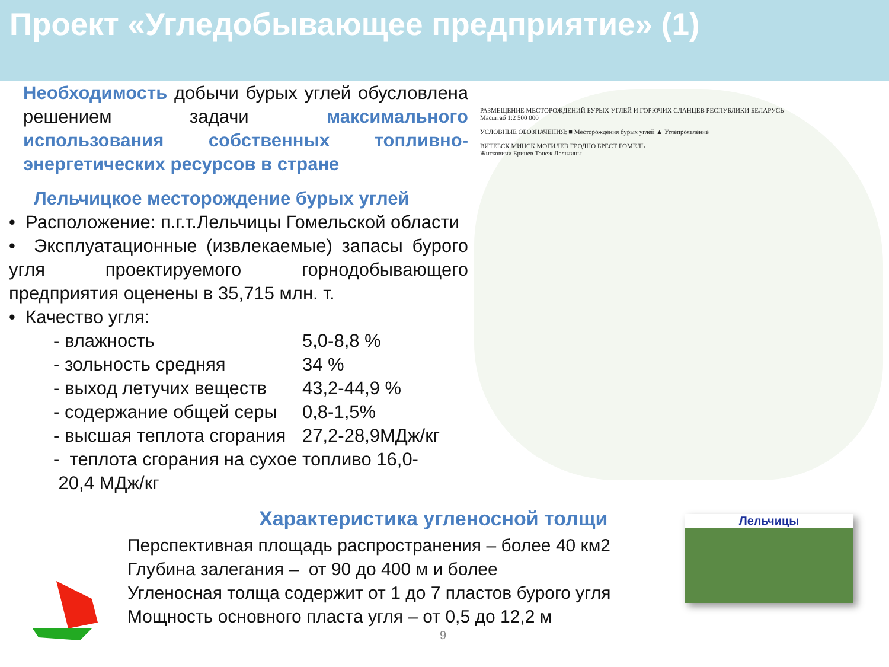Проект «Угледобывающее предприятие» (1)
Необходимость добычи бурых углей обусловлена решением задачи максимального использования собственных топливно-энергетических ресурсов в стране
Лельчицкое месторождение бурых углей
• Расположение: п.г.т.Лельчицы Гомельской области
• Эксплуатационные (извлекаемые) запасы бурого угля проектируемого горнодобывающего предприятия оценены в 35,715 млн. т.
• Качество угля:
- влажность 5,0-8,8 %
- зольность средняя 34 %
- выход летучих веществ 43,2-44,9 %
- содержание общей серы 0,8-1,5%
- высшая теплота сгорания 27,2-28,9МДж/кг
- теплота сгорания на сухое топливо 16,0-
20,4 МДж/кг
РАЗМЕЩЕНИЕ МЕСТОРОЖДЕНИЙ БУРЫХ УГЛЕЙ И ГОРЮЧИХ СЛАНЦЕВ РЕСПУБЛИКИ БЕЛАРУСЬ
Масштаб 1:2 500 000
УСЛОВНЫЕ ОБОЗНАЧЕНИЯ: ■ Месторождения бурых углей ▲ Углепроявление
ВИТЕБСК МИНСК МОГИЛЕВ ГРОДНО БРЕСТ ГОМЕЛЬ
Житковичи Бринев Тонеж Лельчицы
Характеристика угленосной толщи
Перспективная площадь распространения – более 40 км2
Глубина залегания – от 90 до 400 м и более
Угленосная толща содержит от 1 до 7 пластов бурого угля
Мощность основного пласта угля – от 0,5 до 12,2 м
Лельчицы
9